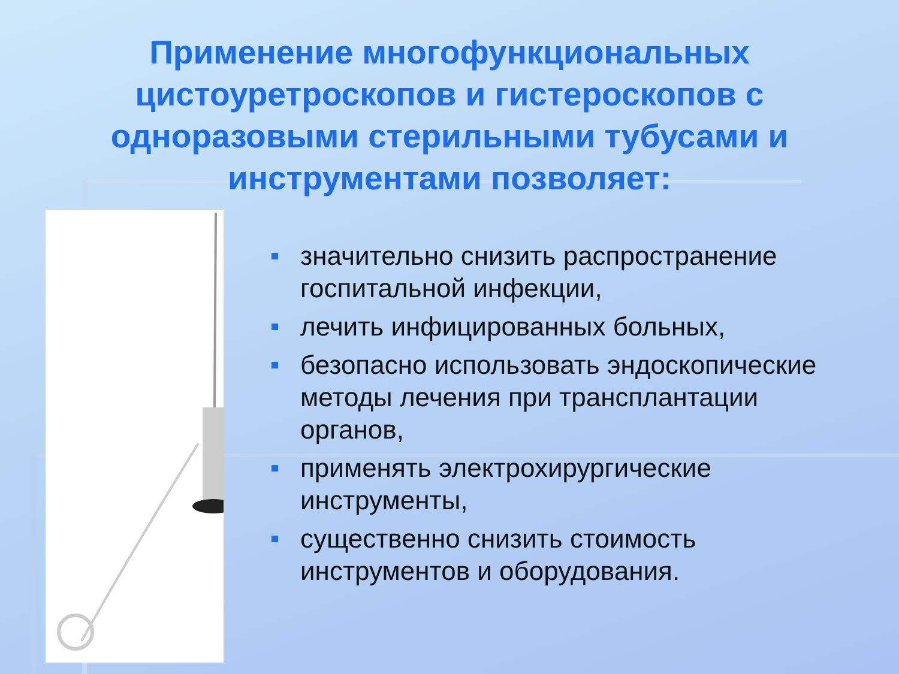Применение многофункциональных цистоуретроскопов и гистероскопов с одноразовыми стерильными тубусами и инструментами позволяет:
значительно снизить распространение госпитальной инфекции,
лечить инфицированных больных,
безопасно использовать эндоскопические методы лечения при трансплантации органов,
применять электрохирургические инструменты,
существенно снизить стоимость инструментов и оборудования.